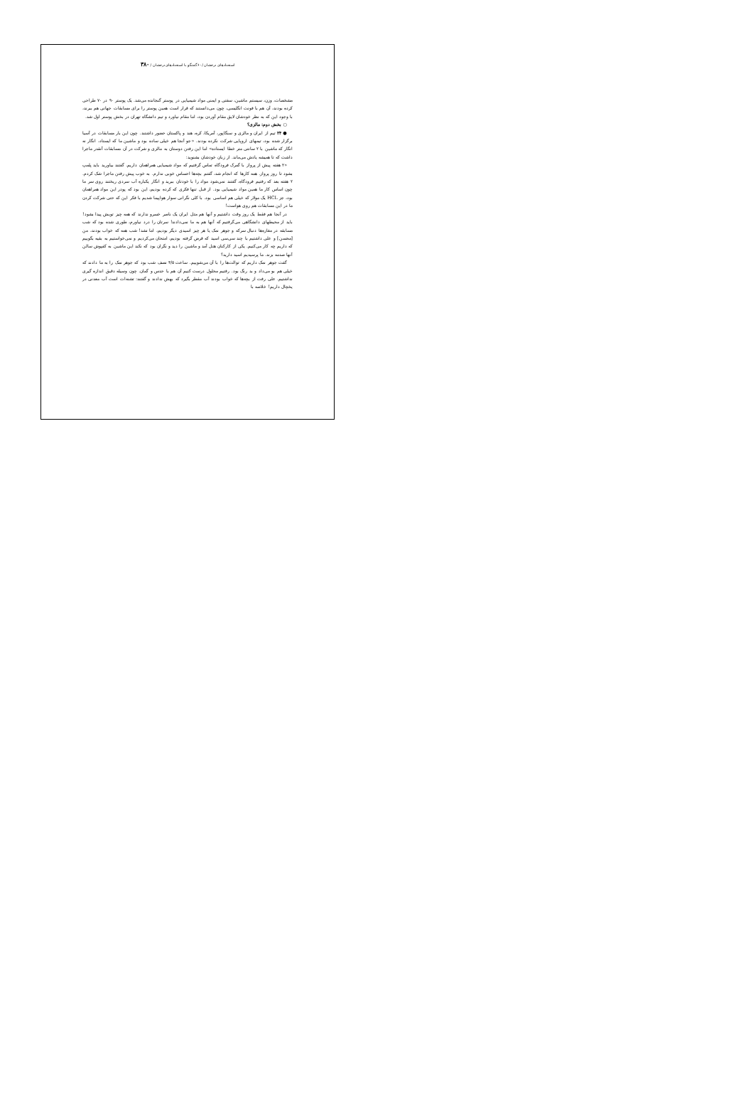استعدادهای درخشان /۶۰ گفتگو با استعدادهای درخشان / ۳۸۰
مشخصات، وزن، سیستم ماشین، سفتی و ایمنی مواد شیمیایی در پوستر گنجانده می‌شد. یک پوستر ۹۰ در ۷۰ طراحی کرده بودند، آن هم با فونت انگلیسی، چون می‌دانستند که قرار است همین پوستر را برای مسابقات جهانی هم ببرند، با وجود این که به نظر خودشان لایق مقام آوردن بود، اما مقام نیاورد و تیم دانشگاه تهران در بخش پوستر اول شد.
○ بخش دوم: مالزی؟
● ۲۴ تیم از ایران و مالزی و سنگاپور، آمریکا، کره، هند و پاکستان حضور داشتند. چون این بار مسابقات در آسیا برگزار شده بود، تیمهای اروپایی شرکت نکرده بودند. «جو آنجا هم خیلی ساده بود و ماشین ما که ایستاد، انگار نه انگار که ماشین با ۲ سانتی متر خطا ایستاده» اما این رفتن دوستان به مالزی و شرکت در آن مسابقات آنقدر ماجرا داشت که تا همیشه یادش می‌ماند. از زبان خودشان بشنوید:
«۲ هفته پیش از پرواز با گمرک فرودگاه تماس گرفتیم که مواد شیمیایی همراهمان داریم. گفتند بیاورید باید پلمپ بشود تا روز پرواز. همه کارها که انجام شد، گفتم بچه‌ها احساس خوبی ندارم. به خوب پیش رفتن ماجرا شک کردم. ۲ هفته بعد که رفتیم فرودگاه، گفتند نمی‌شود مواد را با خودتان ببرید و انگار یکباره آب سردی ریختند روی سر ما چون اساس کار ما همین مواد شیمیایی بود. از قبل تنها فکری که کرده بودیم، این بود که پودر این مواد همراهمان بود، جز HCL یک مولار که خیلی هم اساسی بود. با کلی نگرانی سوار هواپیما شدیم با فکر این که حتی شرکت کردن ما در این مسابقات هم روی هواست!
در آنجا هم فقط یک روز وقت داشتیم و آنها هم مثل ایران یک ناصر خسرو ندارند که همه چیز تویش پیدا بشود! باید از محیطهای دانشگاهی می‌گرفتیم که آنها هم به ما نمی‌دادند! سرتان را درد نیاورم، طوری شده بود که شب مسابقه در مغازه‌ها دنبال سرکه و جوهر نمک یا هر چیز اسیدی دیگر بودیم، اما نشد! شب همه که خواب بودند، من [محسن] و علی داشتیم با چند سی‌سی اسید که قرض گرفته بودیم، امتحان می‌کردیم و نمی‌خواستیم به بقیه بگوییم که داریم چه کار می‌کنیم. یکی از کارکنان هتل آمد و ماشین را دید و نگران بود که نکند این ماشین به کفپوش سالن آنها صدمه بزند. ما پرسیدیم اسید دارید؟
گفت جوهر نمک داریم که توالت‌ها را با آن می‌شوییم. ساعت ۳/۵ نصف شب بود که جوهر نمک را به ما دادند که خیلی هم بو می‌داد و بد رنگ بود. رفتیم محلول درست کنیم آن هم با حدس و گمان. چون وسیله دقیق اندازه گیری نداشتیم. علی رفت از بچه‌ها که خواب بودند آب مقطر بگیرد که بهش ندادند و گفتند: تشنه‌ات است آب معدنی در یخچال داریم! خلاصه با